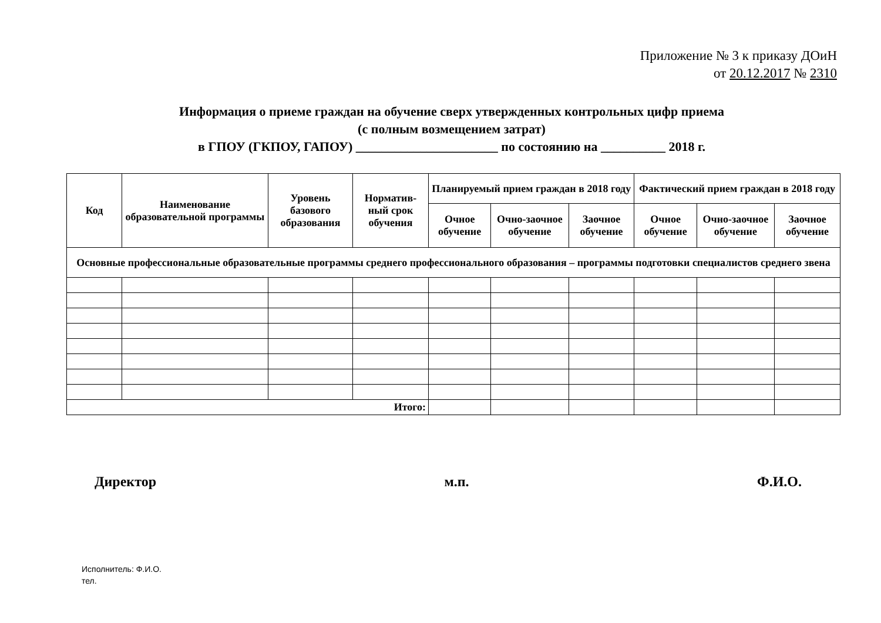Приложение № 3 к приказу ДОиН
от 20.12.2017 № 2310
Информация о приеме граждан на обучение сверх утвержденных контрольных цифр приема
(с полным возмещением затрат)
в ГПОУ (ГКПОУ, ГАПОУ) ______________________ по состоянию на __________ 2018 г.
| Код | Наименование образовательной программы | Уровень базового образования | Норматив-ный срок обучения | Планируемый прием граждан в 2018 году | | | Фактический прием граждан в 2018 году | | |
| --- | --- | --- | --- | --- | --- | --- | --- | --- | --- |
| | | | | Очное обучение | Очно-заочное обучение | Заочное обучение | Очное обучение | Очно-заочное обучение | Заочное обучение |
| Основные профессиональные образовательные программы среднего профессионального образования – программы подготовки специалистов среднего звена | | | | | | | | | |
| Итого: | | | | | | | | | |
Директор м.п. Ф.И.О.
Исполнитель: Ф.И.О.
тел.